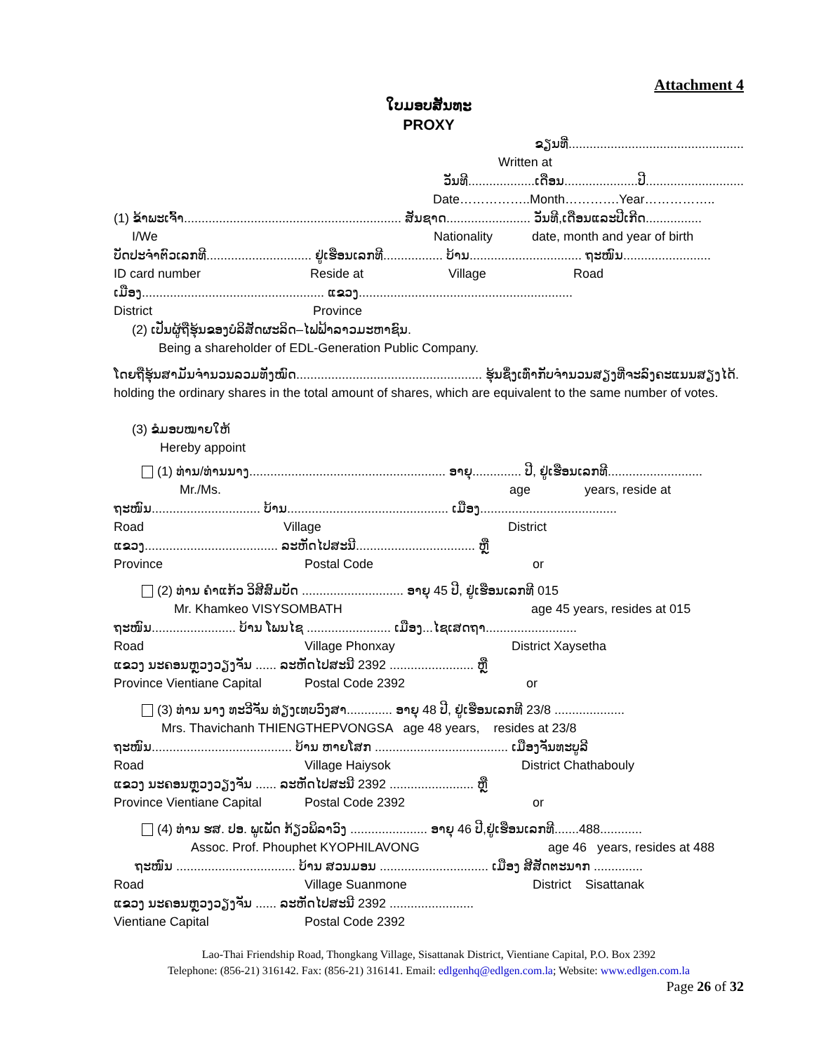Attachment 4
ໃບມອບສັນທະ
PROXY
ຂຽນທີ່..................................................
Written at
ວັນທີ...................ເດືອນ.....................ປີ............................
Date……………..Month………….Year……………..
(1) ຂ້າພະເຈົ້າ.............................................................. ສັນຊາດ........................ ວັນທີ,ເດືອນແລະປີເກີດ................
I/We Nationality date, month and year of birth
ບັດປະຈຳຕົວເລກທີ.............................. ຢູ່ເຮືອນເລກທີ................. ບ້ານ................................ ຖະໜົນ.........................
ID card number Reside at Village Road
ເມືອງ.................................................... ແຂວງ.............................................................
District Province
(2) ເປັນຜູ້ຖືຮຸ້ນຂອງບໍລິສັດຜະລິດ–ໄຟຟ້າລາວມະຫາຊົນ.
Being a shareholder of EDL-Generation Public Company.
ໂດຍຖືຮຸ້ນສາມັນຈຳນວນລວມທັງໝົດ..................................................... ຮຸ້ນຊຶ່ງເທົ່າກັບຈຳນວນສຽງທີ່ຈະລົງຄະແນນສຽງໄດ້.
holding the ordinary shares in the total amount of shares, which are equivalent to the same number of votes.
(3) ຂໍມອບໝາຍໃຫ້
Hereby appoint
(1) ທ່ານ/ທ່ານນາງ........................................................ ອາຍຸ.............. ປີ, ຢູ່ເຮືອນເລກທີ...........................
Mr./Ms. age years, reside at
ຖະໜົນ............................... ບ້ານ.............................................. ເມືອງ.......................................
Road Village District
ແຂວງ...................................... ລະຫັດໄປສະນີ.................................. ຫຼື
Province Postal Code or
(2) ທ່ານ ຄຳແກ້ວ ວິສີສົມບັດ ............................. ອາຍຸ 45 ປີ, ຢູ່ເຮືອນເລກທີ 015
Mr. Khamkeo VISYSOMBATH age 45 years, resides at 015
ຖະໜົນ........................ ບ້ານ ໂພນໄຊ ........................ ເມືອງ...ໄຊເສດຖາ..........................
Road Village Phonxay District Xaysetha
ແຂວງ ນະຄອນຫຼວງວຽງຈັນ ...... ລະຫັດໄປສະນີ 2392 ........................ ຫຼື
Province Vientiane Capital Postal Code 2392 or
(3) ທ່ານ ນາງ ທະວີຈັນ ທ່ຽງເທບວົງສາ............. ອາຍຸ 48 ປີ, ຢູ່ເຮືອນເລກທີ 23/8 ....................
Mrs. Thavichanh THIENGTHEPVONGSA age 48 years, resides at 23/8
ຖະໜົນ........................................ ບ້ານ ຫາຍໂສກ ...................................... ເມືອງຈັນທະບູລີ
Road Village Haiysok District Chathabouly
ແຂວງ ນະຄອນຫຼວງວຽງຈັນ ...... ລະຫັດໄປສະນີ 2392 ........................ ຫຼື
Province Vientiane Capital Postal Code 2392 or
(4) ທ່ານ ຮສ. ປອ. ພູເພັດ ກ້ຽວພິລາວົງ ...................... ອາຍຸ 46 ປີ,ຢູ່ເຮືອນເລກທີ.......488............
Assoc. Prof. Phouphet KYOPHILAVONG age 46 years, resides at 488
ຖະໜົນ .................................. ບ້ານ ສວນມອນ ............................... ເມືອງ ສີສັດຕະນາກ ..............
Road Village Suanmone District Sisattanak
ແຂວງ ນະຄອນຫຼວງວຽງຈັນ ...... ລະຫັດໄປສະນີ 2392 ........................
Vientiane Capital Postal Code 2392
Lao-Thai Friendship Road, Thongkang Village, Sisattanak District, Vientiane Capital, P.O. Box 2392
Telephone: (856-21) 316142. Fax: (856-21) 316141. Email: edlgenhq@edlgen.com.la; Website: www.edlgen.com.la
Page 26 of 32